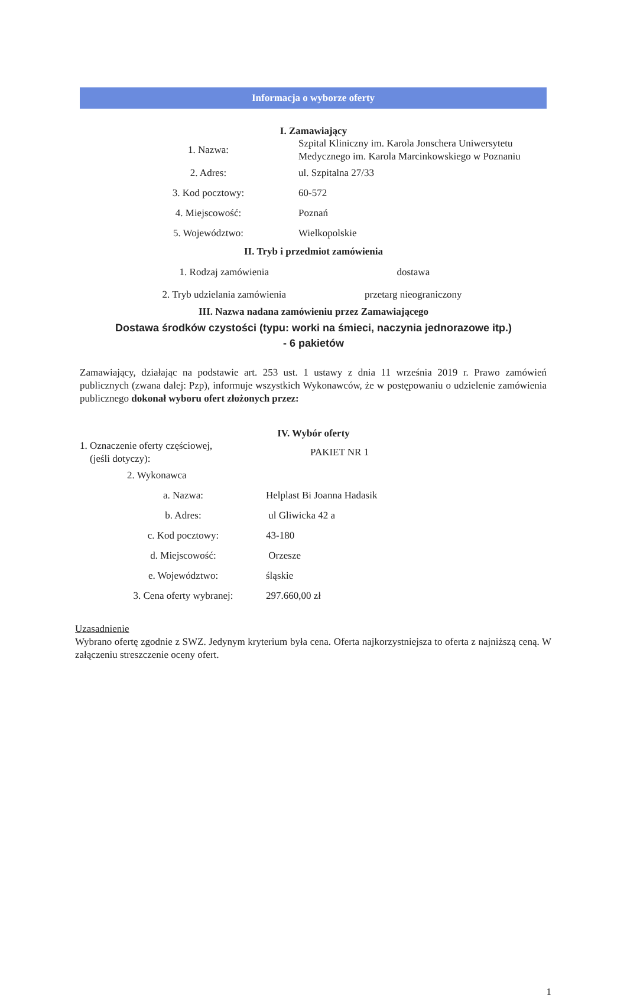Informacja o wyborze oferty
I. Zamawiający
| 1. Nazwa: | Szpital Kliniczny im. Karola Jonschera Uniwersytetu Medycznego im. Karola Marcinkowskiego w Poznaniu |
| 2. Adres: | ul. Szpitalna 27/33 |
| 3. Kod pocztowy: | 60-572 |
| 4. Miejscowość: | Poznań |
| 5. Województwo: | Wielkopolskie |
II. Tryb i przedmiot zamówienia
| 1. Rodzaj zamówienia | dostawa |
| 2. Tryb udzielania zamówienia | przetarg nieograniczony |
III. Nazwa nadana zamówieniu przez Zamawiającego
Dostawa środków czystości (typu: worki na śmieci, naczynia jednorazowe itp.)
- 6 pakietów
Zamawiający, działając na podstawie art. 253 ust. 1 ustawy z dnia 11 września 2019 r. Prawo zamówień publicznych (zwana dalej: Pzp), informuje wszystkich Wykonawców, że w postępowaniu o udzielenie zamówienia publicznego dokonał wyboru ofert złożonych przez:
IV. Wybór oferty
| 1. Oznaczenie oferty częściowej, (jeśli dotyczy): | PAKIET NR 1 |
| 2. Wykonawca | |
| a. Nazwa: | Helplast Bi Joanna Hadasik |
| b. Adres: | ul Gliwicka 42 a |
| c. Kod pocztowy: | 43-180 |
| d. Miejscowość: | Orzesze |
| e. Województwo: | śląskie |
| 3. Cena oferty wybranej: | 297.660,00 zł |
Uzasadnienie
Wybrano ofertę zgodnie z SWZ. Jedynym kryterium była cena. Oferta najkorzystniejsza to oferta z najniższą ceną. W załączeniu streszczenie oceny ofert.
1